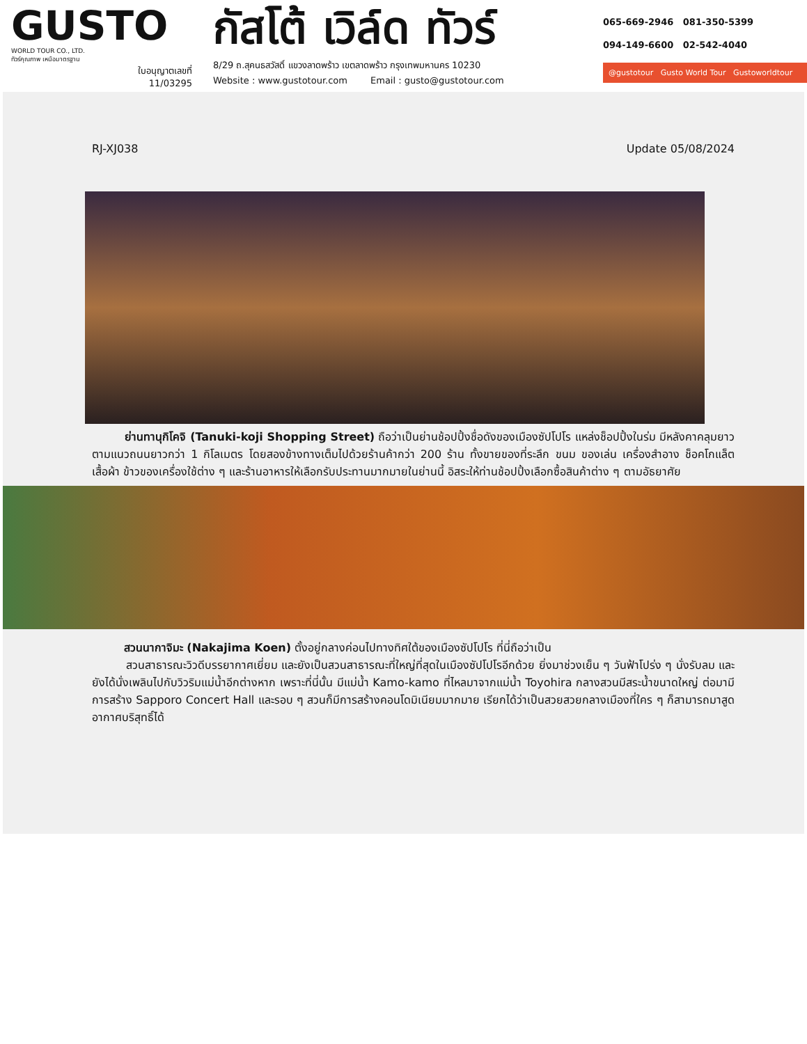GUSTO
WORLD TOUR CO., LTD.
ทัวร์คุณภาพ เหนือมาตรฐาน
ใบอนุญาตเลขที่
11/03295
กัสโต้ เวิล์ด ทัวร์
8/29 ถ.สุคนธสวัสดิ์ แขวงลาดพร้าว เขตลาดพร้าว กรุงเทพมหานคร 10230
Website : www.gustotour.com Email : gusto@gustotour.com
065-669-2946 081-350-5399
094-149-6600 02-542-4040
@gustotour Gusto World Tour Gustoworldtour
RJ-XJ038 Update 05/08/2024
ย่านทานุกิโคจิ (Tanuki-koji Shopping Street) ถือว่าเป็นย่านช้อปปิ้งชื่อดังของเมืองซัปโปโร แหล่งช็อปปิ้งในร่ม มีหลังคาคลุมยาวตามแนวถนนยาวกว่า 1 กิโลเมตร โดยสองข้างทางเต็มไปด้วยร้านค้ากว่า 200 ร้าน ทั้งขายของที่ระลึก ขนม ของเล่น เครื่องสำอาง ช็อคโกแล็ต เสื้อผ้า ข้าวของเครื่องใช้ต่าง ๆ และร้านอาหารให้เลือกรับประทานมากมายในย่านนี้ อิสระให้ท่านช้อปปิ้งเลือกซื้อสินค้าต่าง ๆ ตามอัธยาศัย
สวนนากาจิมะ (Nakajima Koen) ตั้งอยู่กลางค่อนไปทางทิศใต้ของเมืองซัปโปโร ที่นี่ถือว่าเป็น
สวนสาธารณะวิวดีบรรยากาศเยี่ยม และยังเป็นสวนสาธารณะที่ใหญ่ที่สุดในเมืองซัปโปโรอีกด้วย ยิ่งมาช่วงเย็น ๆ วันฟ้าโปร่ง ๆ นั่งรับลม และยังได้นั่งเพลินไปกับวิวริมแม่น้ำอีกต่างหาก เพราะที่นี่นั้น มีแม่น้ำ Kamo-kamo ที่ไหลมาจากแม่น้ำ Toyohira กลางสวนมีสระน้ำขนาดใหญ่ ต่อมามีการสร้าง Sapporo Concert Hall และรอบ ๆ สวนก็มีการสร้างคอนโดมิเนียมมากมาย เรียกได้ว่าเป็นสวยสวยกลางเมืองที่ใคร ๆ ก็สามารถมาสูดอากาศบริสุทธิ์ได้